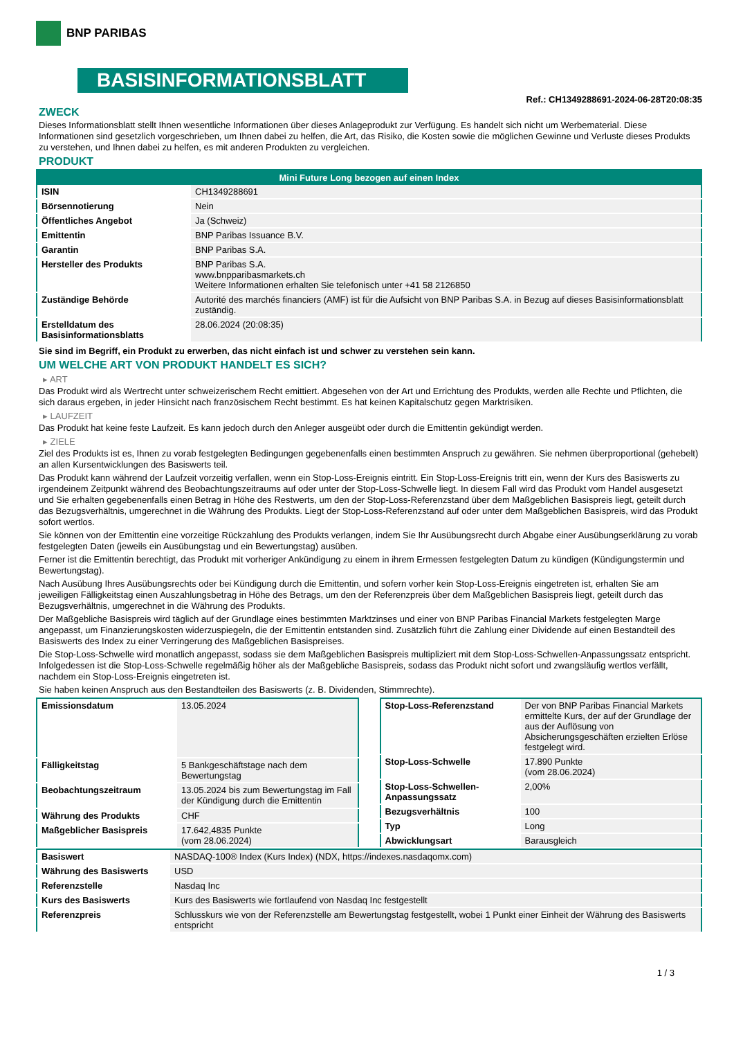BNP PARIBAS
BASISINFORMATIONSBLATT
Ref.: CH1349288691-2024-06-28T20:08:35
ZWECK
Dieses Informationsblatt stellt Ihnen wesentliche Informationen über dieses Anlageprodukt zur Verfügung. Es handelt sich nicht um Werbematerial. Diese Informationen sind gesetzlich vorgeschrieben, um Ihnen dabei zu helfen, die Art, das Risiko, die Kosten sowie die möglichen Gewinne und Verluste dieses Produkts zu verstehen, und Ihnen dabei zu helfen, es mit anderen Produkten zu vergleichen.
PRODUKT
| Mini Future Long bezogen auf einen Index | |
| --- | --- |
| ISIN | CH1349288691 |
| Börsennotierung | Nein |
| Öffentliches Angebot | Ja (Schweiz) |
| Emittentin | BNP Paribas Issuance B.V. |
| Garantin | BNP Paribas S.A. |
| Hersteller des Produkts | BNP Paribas S.A. www.bnpparibasmarkets.ch Weitere Informationen erhalten Sie telefonisch unter +41 58 2126850 |
| Zuständige Behörde | Autorité des marchés financiers (AMF) ist für die Aufsicht von BNP Paribas S.A. in Bezug auf dieses Basisinformationsblatt zuständig. |
| Erstelldatum des Basisinformationsblatts | 28.06.2024 (20:08:35) |
Sie sind im Begriff, ein Produkt zu erwerben, das nicht einfach ist und schwer zu verstehen sein kann.
UM WELCHE ART VON PRODUKT HANDELT ES SICH?
▸ ART
Das Produkt wird als Wertrecht unter schweizerischem Recht emittiert. Abgesehen von der Art und Errichtung des Produkts, werden alle Rechte und Pflichten, die sich daraus ergeben, in jeder Hinsicht nach französischem Recht bestimmt. Es hat keinen Kapitalschutz gegen Marktrisiken.
▸ LAUFZEIT
Das Produkt hat keine feste Laufzeit. Es kann jedoch durch den Anleger ausgeübt oder durch die Emittentin gekündigt werden.
▸ ZIELE
Ziel des Produkts ist es, Ihnen zu vorab festgelegten Bedingungen gegebenenfalls einen bestimmten Anspruch zu gewähren. Sie nehmen überproportional (gehebelt) an allen Kursentwicklungen des Basiswerts teil.
Das Produkt kann während der Laufzeit vorzeitig verfallen, wenn ein Stop-Loss-Ereignis eintritt. Ein Stop-Loss-Ereignis tritt ein, wenn der Kurs des Basiswerts zu irgendeinem Zeitpunkt während des Beobachtungszeitraums auf oder unter der Stop-Loss-Schwelle liegt. In diesem Fall wird das Produkt vom Handel ausgesetzt und Sie erhalten gegebenenfalls einen Betrag in Höhe des Restwerts, um den der Stop-Loss-Referenzstand über dem Maßgeblichen Basispreis liegt, geteilt durch das Bezugsverhältnis, umgerechnet in die Währung des Produkts. Liegt der Stop-Loss-Referenzstand auf oder unter dem Maßgeblichen Basispreis, wird das Produkt sofort wertlos.
Sie können von der Emittentin eine vorzeitige Rückzahlung des Produkts verlangen, indem Sie Ihr Ausübungsrecht durch Abgabe einer Ausübungserklärung zu vorab festgelegten Daten (jeweils ein Ausübungstag und ein Bewertungstag) ausüben.
Ferner ist die Emittentin berechtigt, das Produkt mit vorheriger Ankündigung zu einem in ihrem Ermessen festgelegten Datum zu kündigen (Kündigungstermin und Bewertungstag).
Nach Ausübung Ihres Ausübungsrechts oder bei Kündigung durch die Emittentin, und sofern vorher kein Stop-Loss-Ereignis eingetreten ist, erhalten Sie am jeweiligen Fälligkeitstag einen Auszahlungsbetrag in Höhe des Betrags, um den der Referenzpreis über dem Maßgeblichen Basispreis liegt, geteilt durch das Bezugsverhältnis, umgerechnet in die Währung des Produkts.
Der Maßgebliche Basispreis wird täglich auf der Grundlage eines bestimmten Marktzinses und einer von BNP Paribas Financial Markets festgelegten Marge angepasst, um Finanzierungskosten widerzuspiegeln, die der Emittentin entstanden sind. Zusätzlich führt die Zahlung einer Dividende auf einen Bestandteil des Basiswerts des Index zu einer Verringerung des Maßgeblichen Basispreises.
Die Stop-Loss-Schwelle wird monatlich angepasst, sodass sie dem Maßgeblichen Basispreis multipliziert mit dem Stop-Loss-Schwellen-Anpassungssatz entspricht. Infolgedessen ist die Stop-Loss-Schwelle regelmäßig höher als der Maßgebliche Basispreis, sodass das Produkt nicht sofort und zwangsläufig wertlos verfällt, nachdem ein Stop-Loss-Ereignis eingetreten ist.
Sie haben keinen Anspruch aus den Bestandteilen des Basiswerts (z. B. Dividenden, Stimmrechte).
| Emissionsdatum | 13.05.2024 |
| Fälligkeitstag | 5 Bankgeschäftstage nach dem Bewertungstag |
| Beobachtungszeitraum | 13.05.2024 bis zum Bewertungstag im Fall der Kündigung durch die Emittentin |
| Währung des Produkts | CHF |
| Maßgeblicher Basispreis | 17.642,4835 Punkte (vom 28.06.2024) |
| Stop-Loss-Referenzstand | Der von BNP Paribas Financial Markets ermittelte Kurs, der auf der Grundlage der aus der Auflösung von Absicherungsgeschäften erzielten Erlöse festgelegt wird. |
| Stop-Loss-Schwelle | 17.890 Punkte (vom 28.06.2024) |
| Stop-Loss-Schwellen-Anpassungssatz | 2,00% |
| Bezugsverhältnis | 100 |
| Typ | Long |
| Abwicklungsart | Barausgleich |
| Basiswert | NASDAQ-100® Index (Kurs Index) (NDX, https://indexes.nasdaqomx.com) |
| Währung des Basiswerts | USD |
| Referenzstelle | Nasdaq Inc |
| Kurs des Basiswerts | Kurs des Basiswerts wie fortlaufend von Nasdaq Inc festgestellt |
| Referenzpreis | Schlusskurs wie von der Referenzstelle am Bewertungstag festgestellt, wobei 1 Punkt einer Einheit der Währung des Basiswerts entspricht |
1 / 3